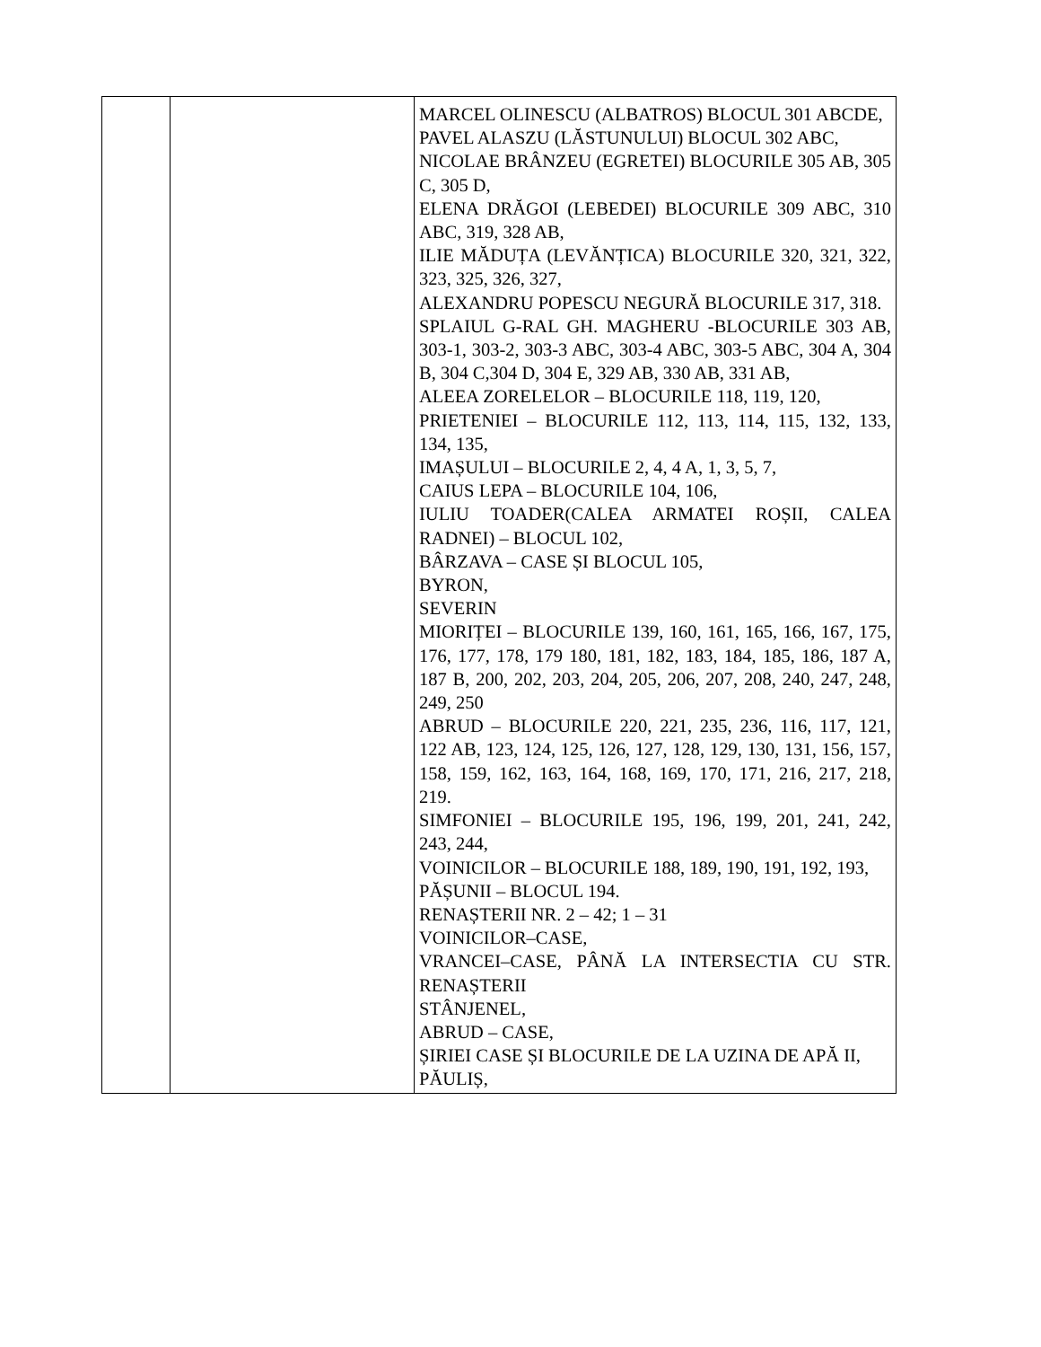| | | MARCEL OLINESCU (ALBATROS) BLOCUL 301 ABCDE, PAVEL ALASZU (LĂSTUNULUI) BLOCUL 302 ABC, NICOLAE BRÂNZEU (EGRETEI) BLOCURILE 305 AB, 305 C, 305 D, ELENA DRĂGOI (LEBEDEI) BLOCURILE 309 ABC, 310 ABC, 319, 328 AB, ILIE MĂDUȚA (LEVĂNȚICA) BLOCURILE 320, 321, 322, 323, 325, 326, 327, ALEXANDRU POPESCU NEGURĂ BLOCURILE 317, 318. SPLAIUL G-RAL GH. MAGHERU -BLOCURILE 303 AB, 303-1, 303-2, 303-3 ABC, 303-4 ABC, 303-5 ABC, 304 A, 304 B, 304 C,304 D, 304 E, 329 AB, 330 AB, 331 AB, ALEEA ZORELELOR – BLOCURILE 118, 119, 120, PRIETENIEI – BLOCURILE 112, 113, 114, 115, 132, 133, 134, 135, IMAȘULUI – BLOCURILE 2, 4, 4 A, 1, 3, 5, 7, CAIUS LEPA – BLOCURILE 104, 106, IULIU TOADER(CALEA ARMATEI ROȘII, CALEA RADNEI) – BLOCUL 102, BÂRZAVA – CASE ȘI BLOCUL 105, BYRON, SEVERIN MIORIȚEI – BLOCURILE 139, 160, 161, 165, 166, 167, 175, 176, 177, 178, 179 180, 181, 182, 183, 184, 185, 186, 187 A, 187 B, 200, 202, 203, 204, 205, 206, 207, 208, 240, 247, 248, 249, 250 ABRUD – BLOCURILE 220, 221, 235, 236, 116, 117, 121, 122 AB, 123, 124, 125, 126, 127, 128, 129, 130, 131, 156, 157, 158, 159, 162, 163, 164, 168, 169, 170, 171, 216, 217, 218, 219. SIMFONIEI – BLOCURILE 195, 196, 199, 201, 241, 242, 243, 244, VOINICILOR – BLOCURILE 188, 189, 190, 191, 192, 193, PĂȘUNII – BLOCUL 194. RENAȘTERII NR. 2 – 42; 1 – 31 VOINICILOR–CASE, VRANCEI–CASE, PÂNĂ LA INTERSECTIA CU STR. RENAȘTERII STÂNJENEL, ABRUD – CASE, ȘIRIEI CASE ȘI BLOCURILE DE LA UZINA DE APĂ II, PĂULIȘ, |